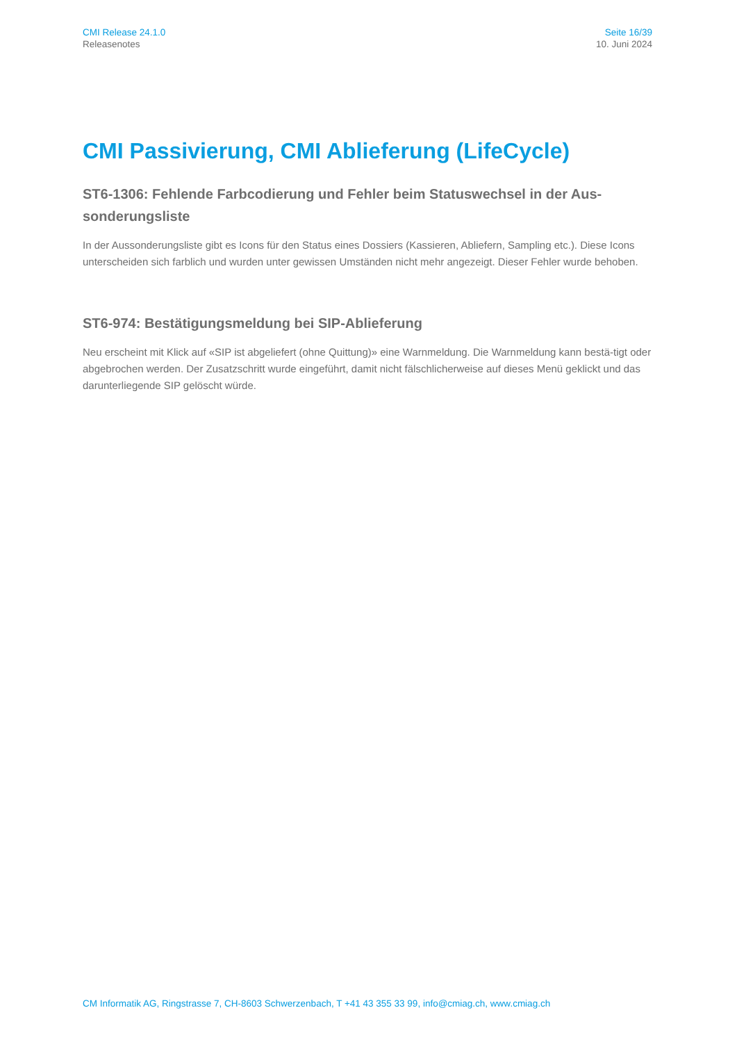CMI Release 24.1.0
Releasenotes
Seite 16/39
10. Juni 2024
CMI Passivierung, CMI Ablieferung (LifeCycle)
ST6-1306: Fehlende Farbcodierung und Fehler beim Statuswechsel in der Aus-sonderungsliste
In der Aussonderungsliste gibt es Icons für den Status eines Dossiers (Kassieren, Abliefern, Sampling etc.). Diese Icons unterscheiden sich farblich und wurden unter gewissen Umständen nicht mehr angezeigt. Dieser Fehler wurde behoben.
ST6-974: Bestätigungsmeldung bei SIP-Ablieferung
Neu erscheint mit Klick auf «SIP ist abgeliefert (ohne Quittung)» eine Warnmeldung. Die Warnmeldung kann bestä-tigt oder abgebrochen werden. Der Zusatzschritt wurde eingeführt, damit nicht fälschlicherweise auf dieses Menü geklickt und das darunterliegende SIP gelöscht würde.
CM Informatik AG, Ringstrasse 7, CH-8603 Schwerzenbach, T +41 43 355 33 99, info@cmiag.ch, www.cmiag.ch